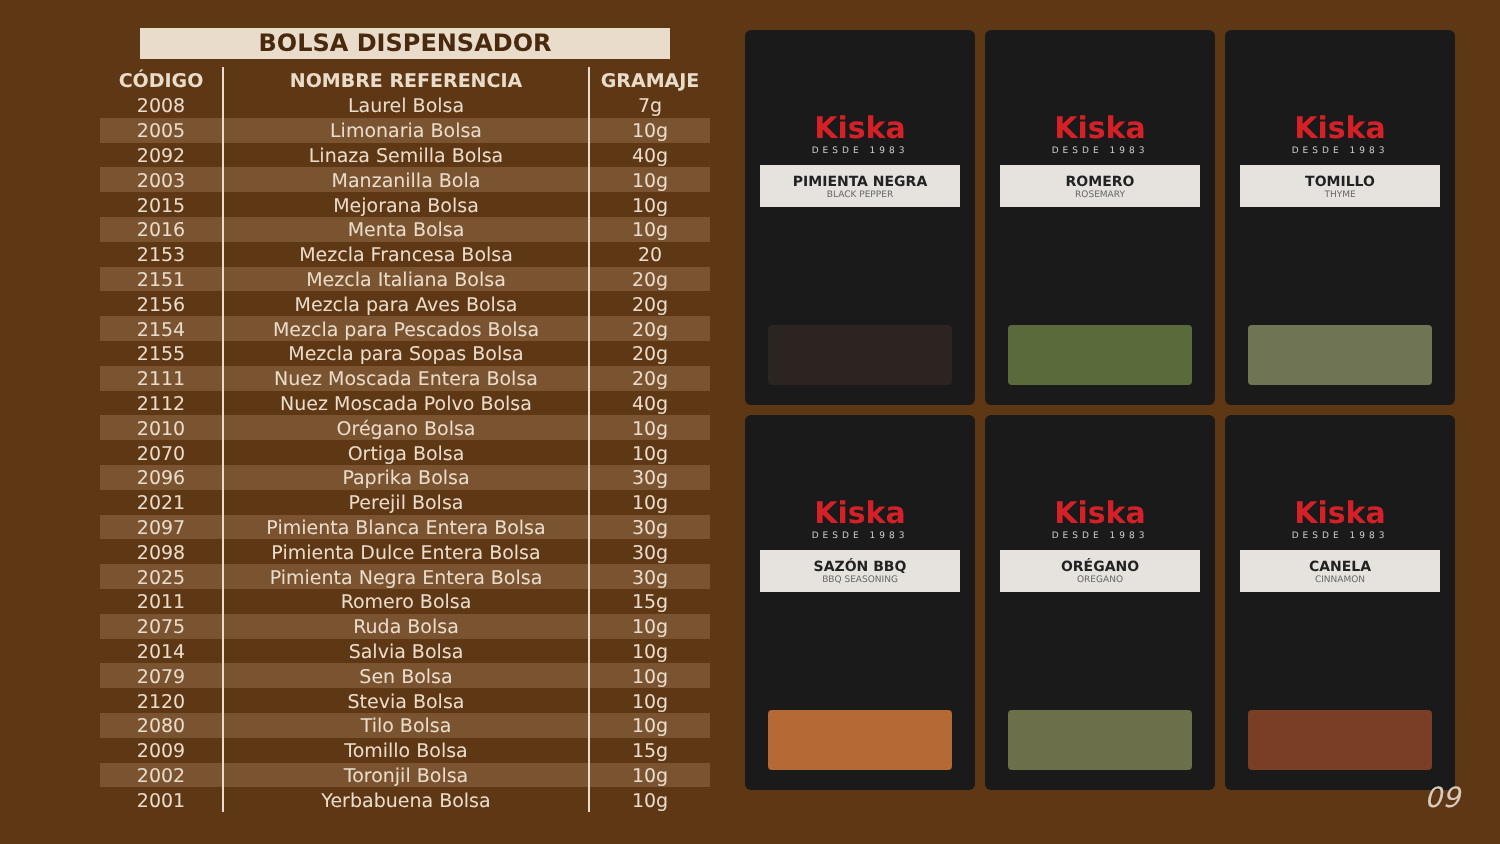BOLSA DISPENSADOR
| CÓDIGO | NOMBRE REFERENCIA | GRAMAJE |
| --- | --- | --- |
| 2008 | Laurel Bolsa | 7g |
| 2005 | Limonaria Bolsa | 10g |
| 2092 | Linaza Semilla Bolsa | 40g |
| 2003 | Manzanilla Bola | 10g |
| 2015 | Mejorana Bolsa | 10g |
| 2016 | Menta Bolsa | 10g |
| 2153 | Mezcla Francesa Bolsa | 20 |
| 2151 | Mezcla Italiana Bolsa | 20g |
| 2156 | Mezcla para Aves Bolsa | 20g |
| 2154 | Mezcla para Pescados Bolsa | 20g |
| 2155 | Mezcla para Sopas Bolsa | 20g |
| 2111 | Nuez Moscada Entera Bolsa | 20g |
| 2112 | Nuez Moscada Polvo Bolsa | 40g |
| 2010 | Orégano Bolsa | 10g |
| 2070 | Ortiga Bolsa | 10g |
| 2096 | Paprika Bolsa | 30g |
| 2021 | Perejil Bolsa | 10g |
| 2097 | Pimienta Blanca Entera Bolsa | 30g |
| 2098 | Pimienta Dulce Entera Bolsa | 30g |
| 2025 | Pimienta Negra Entera Bolsa | 30g |
| 2011 | Romero Bolsa | 15g |
| 2075 | Ruda Bolsa | 10g |
| 2014 | Salvia Bolsa | 10g |
| 2079 | Sen Bolsa | 10g |
| 2120 | Stevia Bolsa | 10g |
| 2080 | Tilo Bolsa | 10g |
| 2009 | Tomillo Bolsa | 15g |
| 2002 | Toronjil Bolsa | 10g |
| 2001 | Yerbabuena Bolsa | 10g |
Kiska
DESDE 1983
PIMIENTA NEGRA
BLACK PEPPER
Kiska
DESDE 1983
ROMERO
ROSEMARY
Kiska
DESDE 1983
TOMILLO
THYME
Kiska
DESDE 1983
SAZÓN BBQ
BBQ SEASONING
Kiska
DESDE 1983
ORÉGANO
OREGANO
Kiska
DESDE 1983
CANELA
CINNAMON
09